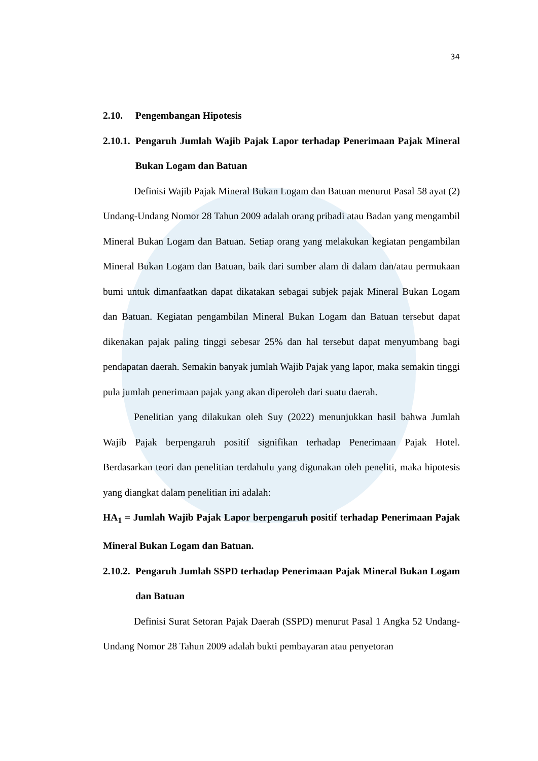34
2.10. Pengembangan Hipotesis
2.10.1. Pengaruh Jumlah Wajib Pajak Lapor terhadap Penerimaan Pajak Mineral Bukan Logam dan Batuan
Definisi Wajib Pajak Mineral Bukan Logam dan Batuan menurut Pasal 58 ayat (2) Undang-Undang Nomor 28 Tahun 2009 adalah orang pribadi atau Badan yang mengambil Mineral Bukan Logam dan Batuan. Setiap orang yang melakukan kegiatan pengambilan Mineral Bukan Logam dan Batuan, baik dari sumber alam di dalam dan/atau permukaan bumi untuk dimanfaatkan dapat dikatakan sebagai subjek pajak Mineral Bukan Logam dan Batuan. Kegiatan pengambilan Mineral Bukan Logam dan Batuan tersebut dapat dikenakan pajak paling tinggi sebesar 25% dan hal tersebut dapat menyumbang bagi pendapatan daerah. Semakin banyak jumlah Wajib Pajak yang lapor, maka semakin tinggi pula jumlah penerimaan pajak yang akan diperoleh dari suatu daerah.
Penelitian yang dilakukan oleh Suy (2022) menunjukkan hasil bahwa Jumlah Wajib Pajak berpengaruh positif signifikan terhadap Penerimaan Pajak Hotel. Berdasarkan teori dan penelitian terdahulu yang digunakan oleh peneliti, maka hipotesis yang diangkat dalam penelitian ini adalah:
HA<sub>1</sub> = Jumlah Wajib Pajak Lapor berpengaruh positif terhadap Penerimaan Pajak Mineral Bukan Logam dan Batuan.
2.10.2. Pengaruh Jumlah SSPD terhadap Penerimaan Pajak Mineral Bukan Logam dan Batuan
Definisi Surat Setoran Pajak Daerah (SSPD) menurut Pasal 1 Angka 52 Undang-Undang Nomor 28 Tahun 2009 adalah bukti pembayaran atau penyetoran